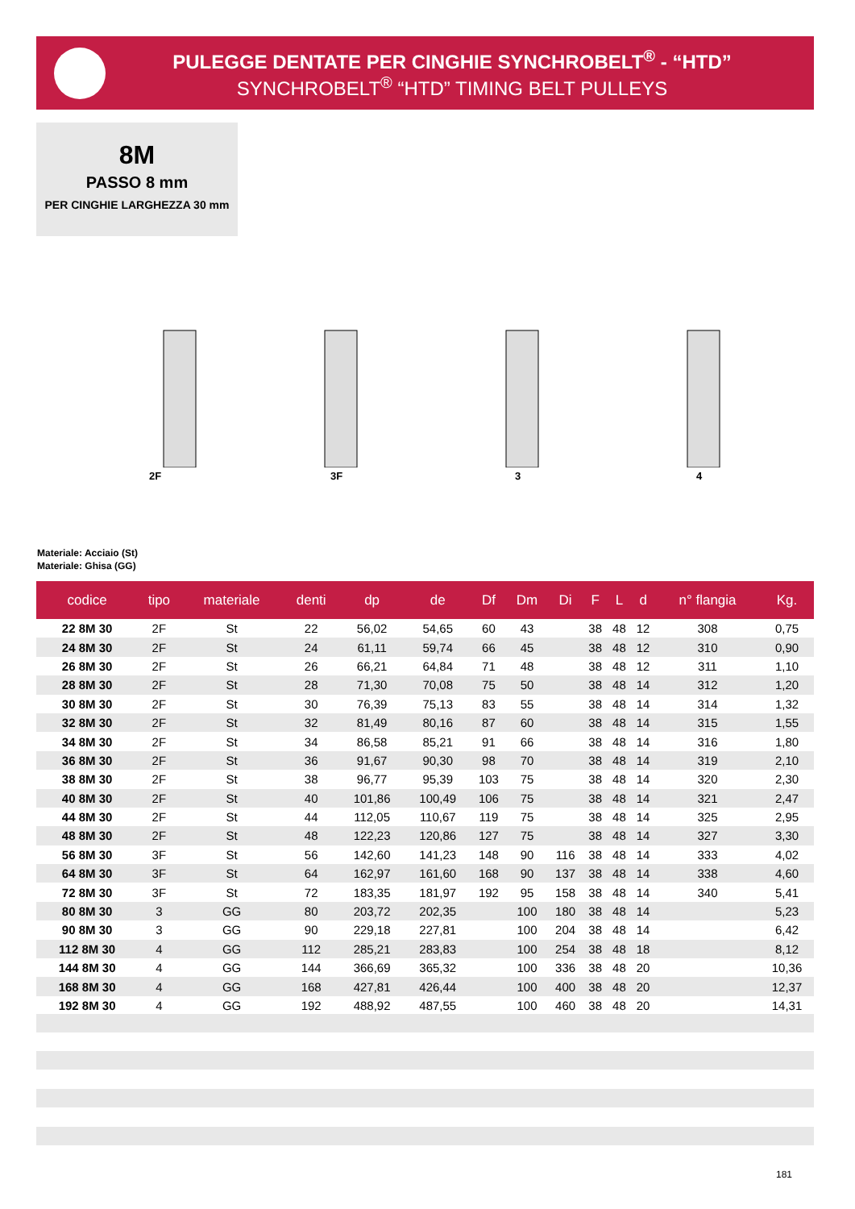PULEGGE DENTATE PER CINGHIE SYNCHROBELT<sup>®</sup> - “HTD”
SYNCHROBELT<sup>®</sup> “HTD” TIMING BELT PULLEYS
8M
PASSO 8 mm
PER CINGHIE LARGHEZZA 30 mm
2F 3F 3 4
Materiale: Acciaio (St)
Materiale: Ghisa (GG)
| codice | tipo | materiale | denti | dp | de | Df | Dm | Di | F | L | d | n° flangia | Kg. |
| --- | --- | --- | --- | --- | --- | --- | --- | --- | --- | --- | --- | --- | --- |
| 22 8M 30 | 2F | St | 22 | 56,02 | 54,65 | 60 | 43 | | 38 | 48 | 12 | 308 | 0,75 |
| 24 8M 30 | 2F | St | 24 | 61,11 | 59,74 | 66 | 45 | | 38 | 48 | 12 | 310 | 0,90 |
| 26 8M 30 | 2F | St | 26 | 66,21 | 64,84 | 71 | 48 | | 38 | 48 | 12 | 311 | 1,10 |
| 28 8M 30 | 2F | St | 28 | 71,30 | 70,08 | 75 | 50 | | 38 | 48 | 14 | 312 | 1,20 |
| 30 8M 30 | 2F | St | 30 | 76,39 | 75,13 | 83 | 55 | | 38 | 48 | 14 | 314 | 1,32 |
| 32 8M 30 | 2F | St | 32 | 81,49 | 80,16 | 87 | 60 | | 38 | 48 | 14 | 315 | 1,55 |
| 34 8M 30 | 2F | St | 34 | 86,58 | 85,21 | 91 | 66 | | 38 | 48 | 14 | 316 | 1,80 |
| 36 8M 30 | 2F | St | 36 | 91,67 | 90,30 | 98 | 70 | | 38 | 48 | 14 | 319 | 2,10 |
| 38 8M 30 | 2F | St | 38 | 96,77 | 95,39 | 103 | 75 | | 38 | 48 | 14 | 320 | 2,30 |
| 40 8M 30 | 2F | St | 40 | 101,86 | 100,49 | 106 | 75 | | 38 | 48 | 14 | 321 | 2,47 |
| 44 8M 30 | 2F | St | 44 | 112,05 | 110,67 | 119 | 75 | | 38 | 48 | 14 | 325 | 2,95 |
| 48 8M 30 | 2F | St | 48 | 122,23 | 120,86 | 127 | 75 | | 38 | 48 | 14 | 327 | 3,30 |
| 56 8M 30 | 3F | St | 56 | 142,60 | 141,23 | 148 | 90 | 116 | 38 | 48 | 14 | 333 | 4,02 |
| 64 8M 30 | 3F | St | 64 | 162,97 | 161,60 | 168 | 90 | 137 | 38 | 48 | 14 | 338 | 4,60 |
| 72 8M 30 | 3F | St | 72 | 183,35 | 181,97 | 192 | 95 | 158 | 38 | 48 | 14 | 340 | 5,41 |
| 80 8M 30 | 3 | GG | 80 | 203,72 | 202,35 | | 100 | 180 | 38 | 48 | 14 | | 5,23 |
| 90 8M 30 | 3 | GG | 90 | 229,18 | 227,81 | | 100 | 204 | 38 | 48 | 14 | | 6,42 |
| 112 8M 30 | 4 | GG | 112 | 285,21 | 283,83 | | 100 | 254 | 38 | 48 | 18 | | 8,12 |
| 144 8M 30 | 4 | GG | 144 | 366,69 | 365,32 | | 100 | 336 | 38 | 48 | 20 | | 10,36 |
| 168 8M 30 | 4 | GG | 168 | 427,81 | 426,44 | | 100 | 400 | 38 | 48 | 20 | | 12,37 |
| 192 8M 30 | 4 | GG | 192 | 488,92 | 487,55 | | 100 | 460 | 38 | 48 | 20 | | 14,31 |
181